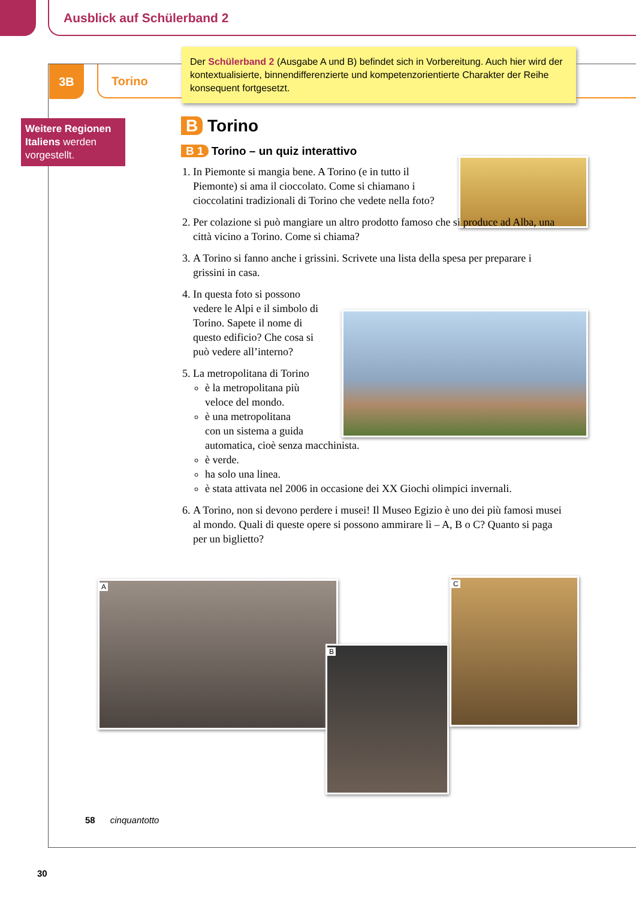Ausblick auf Schülerband 2
3B Torino
Der Schülerband 2 (Ausgabe A und B) befindet sich in Vorbereitung. Auch hier wird der kontextualisierte, binnendifferenzierte und kompetenzorientierte Charakter der Reihe konsequent fortgesetzt.
Weitere Regionen Italiens werden vorgestellt.
B Torino
B 1 Torino – un quiz interattivo
1. In Piemonte si mangia bene. A Torino (e in tutto il Piemonte) si ama il cioccolato. Come si chiamano i cioccolatini tradizionali di Torino che vedete nella foto?
2. Per colazione si può mangiare un altro prodotto famoso che si produce ad Alba, una città vicino a Torino. Come si chiama?
3. A Torino si fanno anche i grissini. Scrivete una lista della spesa per preparare i grissini in casa.
4. In questa foto si possono vedere le Alpi e il simbolo di Torino. Sapete il nome di questo edificio? Che cosa si può vedere all’interno?
5. La metropolitana di Torino
è la metropolitana più veloce del mondo.
è una metropolitana
con un sistema a guida
automatica, cioè senza macchinista.
è verde.
ha solo una linea.
è stata attivata nel 2006 in occasione dei XX Giochi olimpici invernali.
6. A Torino, non si devono perdere i musei! Il Museo Egizio è uno dei più famosi musei al mondo. Quali di queste opere si possono ammirare lì – A, B o C? Quanto si paga per un biglietto?
A
B
C
58 cinquantotto
30